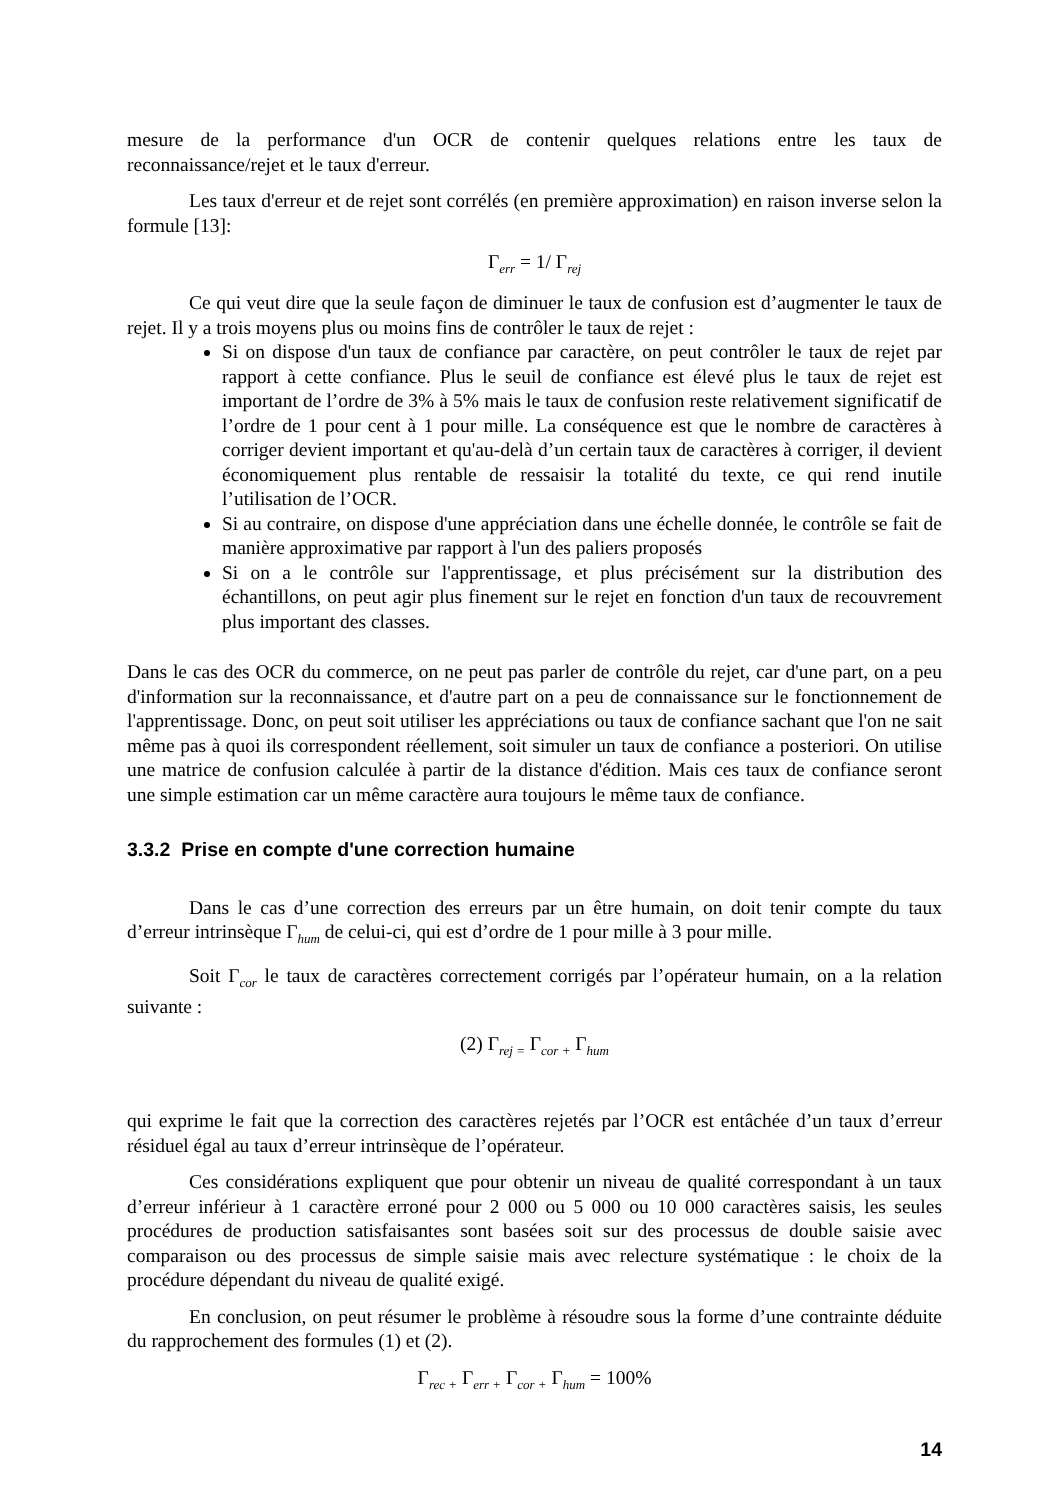mesure de la performance d'un OCR de contenir quelques relations entre les taux de reconnaissance/rejet et le taux d'erreur.
Les taux d'erreur et de rejet sont corrélés (en première approximation) en raison inverse selon la formule [13]:
Γ<sub>err</sub> = 1/ Γ<sub>rej</sub>
Ce qui veut dire que la seule façon de diminuer le taux de confusion est d’augmenter le taux de rejet. Il y a trois moyens plus ou moins fins de contrôler le taux de rejet :
Si on dispose d'un taux de confiance par caractère, on peut contrôler le taux de rejet par rapport à cette confiance. Plus le seuil de confiance est élevé plus le taux de rejet est important de l’ordre de 3% à 5% mais le taux de confusion reste relativement significatif de l’ordre de 1 pour cent à 1 pour mille. La conséquence est que le nombre de caractères à corriger devient important et qu'au-delà d’un certain taux de caractères à corriger, il devient économiquement plus rentable de ressaisir la totalité du texte, ce qui rend inutile l’utilisation de l’OCR.
Si au contraire, on dispose d'une appréciation dans une échelle donnée, le contrôle se fait de manière approximative par rapport à l'un des paliers proposés
Si on a le contrôle sur l'apprentissage, et plus précisément sur la distribution des échantillons, on peut agir plus finement sur le rejet en fonction d'un taux de recouvrement plus important des classes.
Dans le cas des OCR du commerce, on ne peut pas parler de contrôle du rejet, car d'une part, on a peu d'information sur la reconnaissance, et d'autre part on a peu de connaissance sur le fonctionnement de l'apprentissage. Donc, on peut soit utiliser les appréciations ou taux de confiance sachant que l'on ne sait même pas à quoi ils correspondent réellement, soit simuler un taux de confiance a posteriori. On utilise une matrice de confusion calculée à partir de la distance d'édition. Mais ces taux de confiance seront une simple estimation car un même caractère aura toujours le même taux de confiance.
3.3.2 Prise en compte d'une correction humaine
Dans le cas d’une correction des erreurs par un être humain, on doit tenir compte du taux d’erreur intrinsèque Γ<sub>hum</sub> de celui-ci, qui est d’ordre de 1 pour mille à 3 pour mille.
Soit Γ<sub>cor</sub> le taux de caractères correctement corrigés par l’opérateur humain, on a la relation suivante :
(2) Γ<sub>rej =</sub> Γ<sub>cor +</sub> Γ<sub>hum</sub>
qui exprime le fait que la correction des caractères rejetés par l’OCR est entâchée d’un taux d’erreur résiduel égal au taux d’erreur intrinsèque de l’opérateur.
Ces considérations expliquent que pour obtenir un niveau de qualité correspondant à un taux d’erreur inférieur à 1 caractère erroné pour 2 000 ou 5 000 ou 10 000 caractères saisis, les seules procédures de production satisfaisantes sont basées soit sur des processus de double saisie avec comparaison ou des processus de simple saisie mais avec relecture systématique : le choix de la procédure dépendant du niveau de qualité exigé.
En conclusion, on peut résumer le problème à résoudre sous la forme d’une contrainte déduite du rapprochement des formules (1) et (2).
Γ<sub>rec +</sub> Γ<sub>err +</sub> Γ<sub>cor +</sub> Γ<sub>hum</sub> = 100%
14